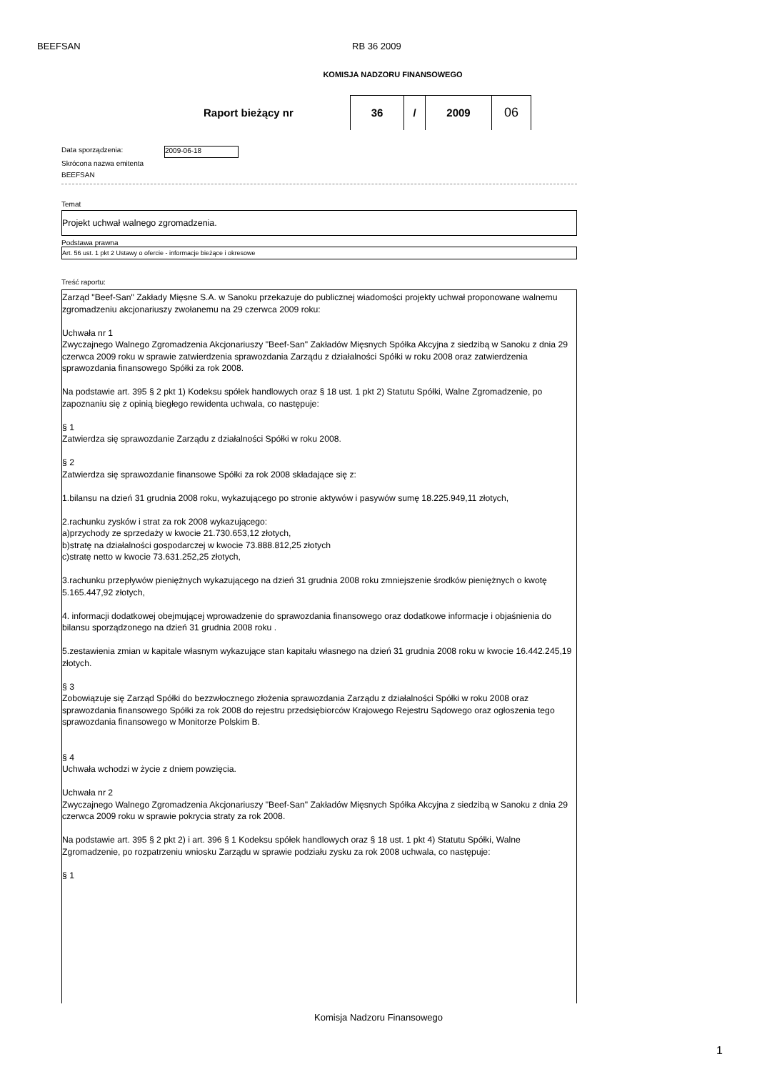BEEFSAN RB 36 2009
KOMISJA NADZORU FINANSOWEGO
Raport bieżący nr
36 / 2009
06
Data sporządzenia: 2009-06-18
Skrócona nazwa emitenta
BEEFSAN
Temat
Projekt uchwał walnego zgromadzenia.
Podstawa prawna
Art. 56 ust. 1 pkt 2 Ustawy o ofercie - informacje bieżące i okresowe
Treść raportu:
Zarząd "Beef-San" Zakłady Mięsne S.A. w Sanoku przekazuje do publicznej wiadomości projekty uchwał proponowane walnemu zgromadzeniu akcjonariuszy zwołanemu na 29 czerwca 2009 roku:
Uchwała nr 1
Zwyczajnego Walnego Zgromadzenia Akcjonariuszy "Beef-San" Zakładów Mięsnych Spółka Akcyjna z siedzibą w Sanoku z dnia 29 czerwca 2009 roku w sprawie zatwierdzenia sprawozdania Zarządu z działalności Spółki w roku 2008 oraz zatwierdzenia sprawozdania finansowego Spółki za rok 2008.
Na podstawie art. 395 § 2 pkt 1) Kodeksu spółek handlowych oraz § 18 ust. 1 pkt 2) Statutu Spółki, Walne Zgromadzenie, po zapoznaniu się z opinią biegłego rewidenta uchwala, co następuje:
§ 1
Zatwierdza się sprawozdanie Zarządu z działalności Spółki w roku 2008.
§ 2
Zatwierdza się sprawozdanie finansowe Spółki za rok 2008 składające się z:
1.bilansu na dzień 31 grudnia 2008 roku, wykazującego po stronie aktywów i pasywów sumę 18.225.949,11 złotych,
2.rachunku zysków i strat za rok 2008 wykazującego:
a)przychody ze sprzedaży w kwocie 21.730.653,12 złotych,
b)stratę na działalności gospodarczej w kwocie 73.888.812,25 złotych
c)stratę netto w kwocie 73.631.252,25 złotych,
3.rachunku przepływów pieniężnych wykazującego na dzień 31 grudnia 2008 roku zmniejszenie środków pieniężnych o kwotę 5.165.447,92 złotych,
4. informacji dodatkowej obejmującej wprowadzenie do sprawozdania finansowego oraz dodatkowe informacje i objaśnienia do bilansu sporządzonego na dzień 31 grudnia 2008 roku .
5.zestawienia zmian w kapitale własnym wykazujące stan kapitału własnego na dzień 31 grudnia 2008 roku w kwocie 16.442.245,19 złotych.
§ 3
Zobowiązuje się Zarząd Spółki do bezzwłocznego złożenia sprawozdania Zarządu z działalności Spółki w roku 2008 oraz sprawozdania finansowego Spółki za rok 2008 do rejestru przedsiębiorców Krajowego Rejestru Sądowego oraz ogłoszenia tego sprawozdania finansowego w Monitorze Polskim B.
§ 4
Uchwała wchodzi w życie z dniem powzięcia.
Uchwała nr 2
Zwyczajnego Walnego Zgromadzenia Akcjonariuszy "Beef-San" Zakładów Mięsnych Spółka Akcyjna z siedzibą w Sanoku z dnia 29 czerwca 2009 roku w sprawie pokrycia straty za rok 2008.
Na podstawie art. 395 § 2 pkt 2) i art. 396 § 1 Kodeksu spółek handlowych oraz § 18 ust. 1 pkt 4) Statutu Spółki, Walne Zgromadzenie, po rozpatrzeniu wniosku Zarządu w sprawie podziału zysku za rok 2008 uchwala, co następuje:
§ 1
Komisja Nadzoru Finansowego
1